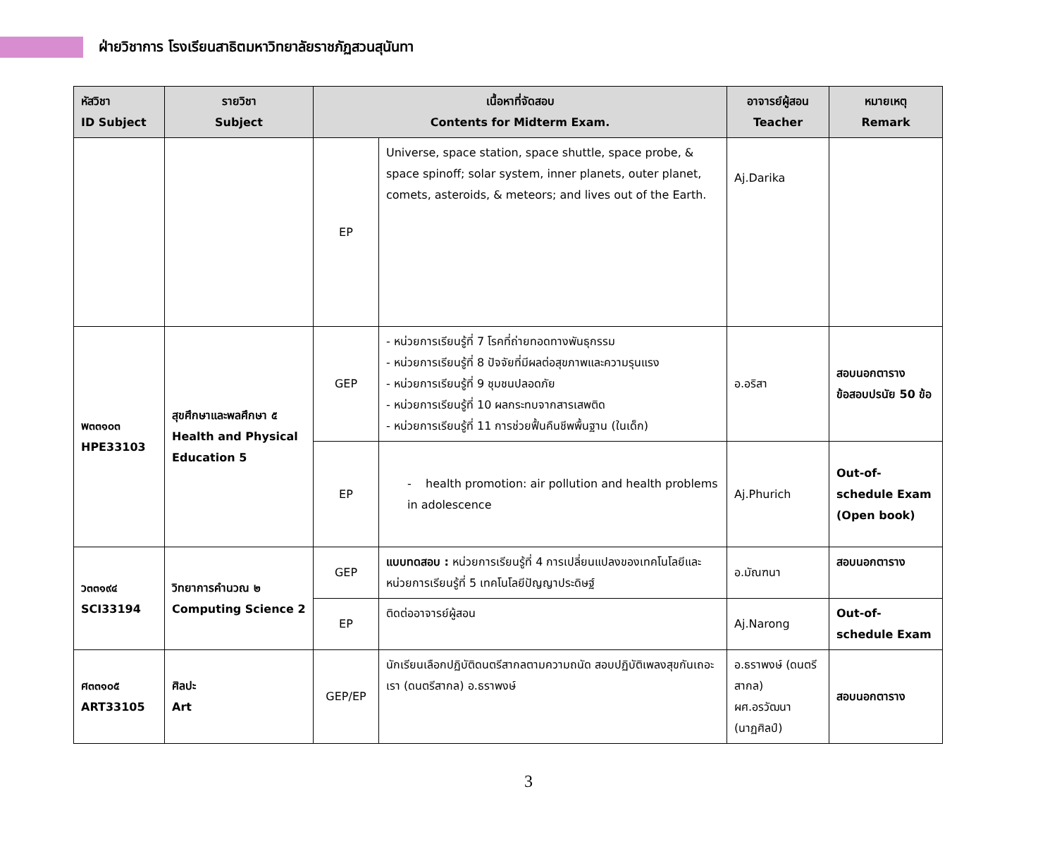ฝ่ายวิชาการ โรงเรียนสาธิตมหาวิทยาลัยราชภัฏสวนสุนันทา
| หัสวิชา ID Subject | รายวิชา Subject | เนื้อหาที่จัดสอบ Contents for Midterm Exam. | | อาจารย์ผู้สอน Teacher | หมายเหตุ Remark |
| --- | --- | --- | --- | --- | --- |
| | | EP | Universe, space station, space shuttle, space probe, & space spinoff; solar system, inner planets, outer planet, comets, asteroids, & meteors; and lives out of the Earth. | Aj.Darika | |
| พ๓๓๑๐๓ HPE33103 | สุขศึกษาและพลศึกษา ๕ Health and Physical Education 5 | GEP | - หน่วยการเรียนรู้ที่ 7 โรคที่ถ่ายทอดทางพันธุกรรม - หน่วยการเรียนรู้ที่ 8 ปัจจัยที่มีผลต่อสุขภาพและความรุนแรง - หน่วยการเรียนรู้ที่ 9 ชุมชนปลอดภัย - หน่วยการเรียนรู้ที่ 10 ผลกระทบจากสารเสพติด - หน่วยการเรียนรู้ที่ 11 การช่วยฟื้นคืนชีพพื้นฐาน (ในเด็ก) | อ.อริสา | สอบนอกตาราง ข้อสอบปรนัย 50 ข้อ |
| | | EP | - health promotion: air pollution and health problems in adolescence | Aj.Phurich | Out-of-schedule Exam (Open book) |
| ว๓๓๑๙๔ SCI33194 | วิทยาการคำนวณ ๒ Computing Science 2 | GEP | แบบทดสอบ : หน่วยการเรียนรู้ที่ 4 การเปลี่ยนแปลงของเทคโนโลยีและหน่วยการเรียนรู้ที่ 5 เทคโนโลยีปัญญาประดิษฐ์ | อ.มัณฑนา | สอบนอกตาราง |
| | | EP | ติดต่ออาจารย์ผู้สอน | Aj.Narong | Out-of-schedule Exam |
| ศ๓๓๑๐๕ ART33105 | ศิลปะ Art | GEP/EP | นักเรียนเลือกปฏิบัติดนตรีสากลตามความถนัด สอบปฏิบัติเพลงสุขกันเถอะเรา (ดนตรีสากล) อ.ธราพงษ์ | อ.ธราพงษ์ (ดนตรีสากล) ผศ.อรวัฒนา (นาฏศิลป์) | สอบนอกตาราง |
3